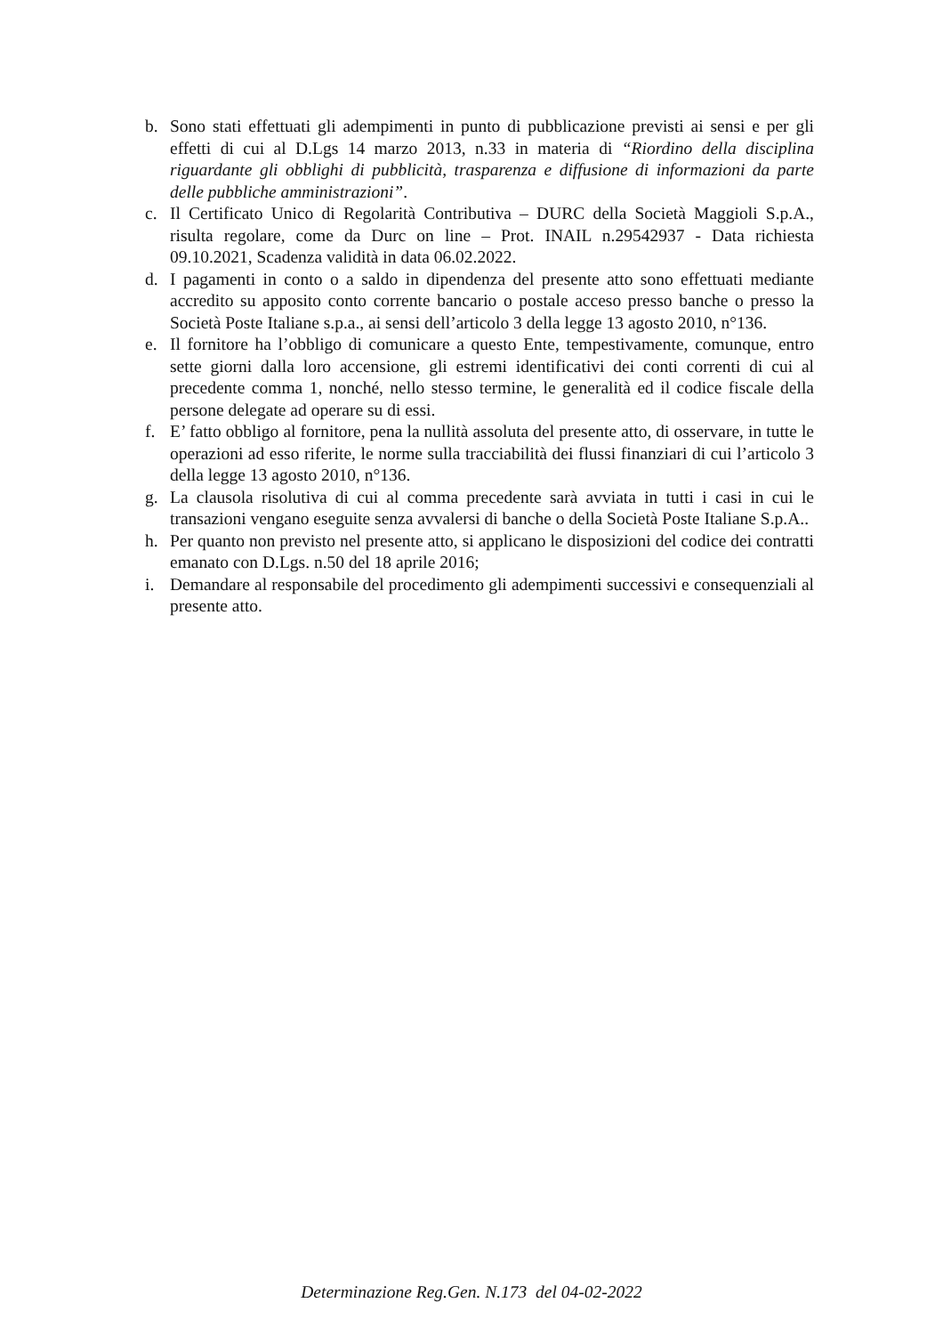b. Sono stati effettuati gli adempimenti in punto di pubblicazione previsti ai sensi e per gli effetti di cui al D.Lgs 14 marzo 2013, n.33 in materia di “Riordino della disciplina riguardante gli obblighi di pubblicità, trasparenza e diffusione di informazioni da parte delle pubbliche amministrazioni”.
c. Il Certificato Unico di Regolarità Contributiva – DURC della Società Maggioli S.p.A., risulta regolare, come da Durc on line – Prot. INAIL n.29542937 - Data richiesta 09.10.2021, Scadenza validità in data 06.02.2022.
d. I pagamenti in conto o a saldo in dipendenza del presente atto sono effettuati mediante accredito su apposito conto corrente bancario o postale acceso presso banche o presso la Società Poste Italiane s.p.a., ai sensi dell’articolo 3 della legge 13 agosto 2010, n°136.
e. Il fornitore ha l’obbligo di comunicare a questo Ente, tempestivamente, comunque, entro sette giorni dalla loro accensione, gli estremi identificativi dei conti correnti di cui al precedente comma 1, nonché, nello stesso termine, le generalità ed il codice fiscale della persone delegate ad operare su di essi.
f. E’ fatto obbligo al fornitore, pena la nullità assoluta del presente atto, di osservare, in tutte le operazioni ad esso riferite, le norme sulla tracciabilità dei flussi finanziari di cui l’articolo 3 della legge 13 agosto 2010, n°136.
g. La clausola risolutiva di cui al comma precedente sarà avviata in tutti i casi in cui le transazioni vengano eseguite senza avvalersi di banche o della Società Poste Italiane S.p.A..
h. Per quanto non previsto nel presente atto, si applicano le disposizioni del codice dei contratti emanato con D.Lgs. n.50 del 18 aprile 2016;
i. Demandare al responsabile del procedimento gli adempimenti successivi e consequenziali al presente atto.
Determinazione Reg.Gen. N.173 del 04-02-2022